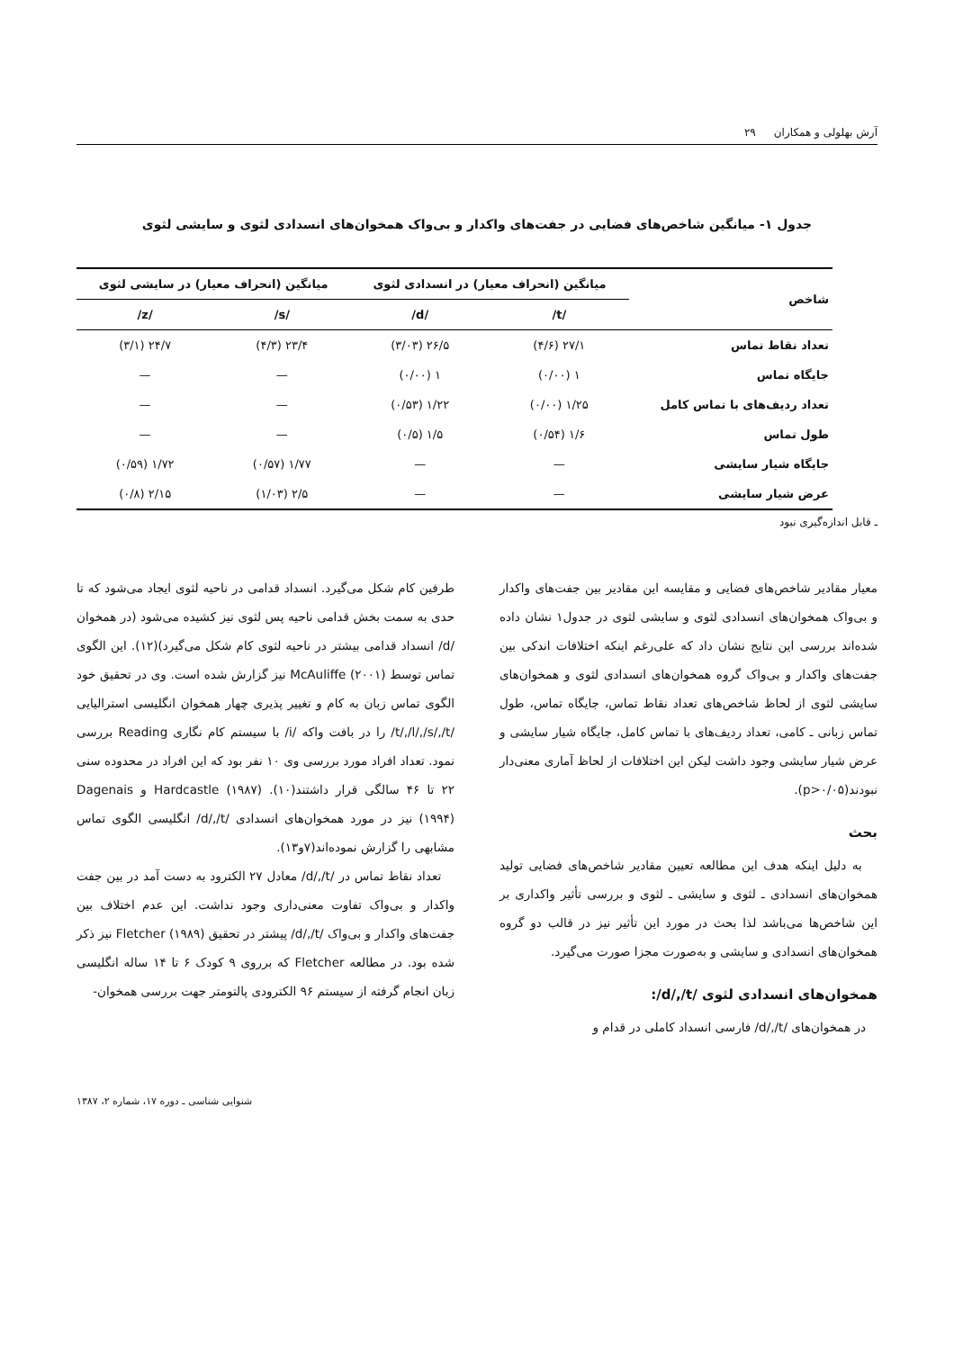آرش بهلولی و همکاران ۲۹
جدول ۱- میانگین شاخص‌های فضایی در جفت‌های واکدار و بی‌واک همخوان‌های انسدادی لثوی و سایشی لثوی
| شاخص | میانگین (انحراف معیار) در انسدادی لثوی | | میانگین (انحراف معیار) در سایشی لثوی | |
| --- | --- | --- | --- | --- |
| | /t/ | /d/ | /s/ | /z/ |
| تعداد نقاط تماس | ۲۷/۱ (۴/۶) | ۲۶/۵ (۳/۰۳) | ۲۳/۴ (۴/۳) | ۲۴/۷ (۳/۱) |
| جایگاه تماس | ۱ (۰/۰۰) | ۱ (۰/۰۰) | — | — |
| تعداد ردیف‌های با تماس کامل | ۱/۲۵ (۰/۰۰) | ۱/۲۲ (۰/۵۳) | — | — |
| طول تماس | ۱/۶ (۰/۵۴) | ۱/۵ (۰/۵) | — | — |
| جایگاه شیار سایشی | — | — | ۱/۷۷ (۰/۵۷) | ۱/۷۲ (۰/۵۹) |
| عرض شیار سایشی | — | — | ۲/۵ (۱/۰۳) | ۲/۱۵ (۰/۸) |
ـ قابل اندازه‌گیری نبود
معیار مقادیر شاخص‌های فضایی و مقایسه این مقادیر بین جفت‌های واکدار و بی‌واک همخوان‌های انسدادی لثوی و سایشی لثوی در جدول۱ نشان داده شده‌اند بررسی این نتایج نشان داد که علی‌رغم اینکه اختلافات اندکی بین جفت‌های واکدار و بی‌واک گروه همخوان‌های انسدادی لثوی و همخوان‌های سایشی لثوی از لحاظ شاخص‌های تعداد نقاط تماس، جایگاه تماس، طول تماس زبانی ـ کامی، تعداد ردیف‌های با تماس کامل، جایگاه شیار سایشی و عرض شیار سایشی وجود داشت لیکن این اختلافات از لحاظ آماری معنی‌دار نبودند(p>۰/۰۵).
بحث
به دلیل اینکه هدف این مطالعه تعیین مقادیر شاخص‌های فضایی تولید همخوان‌های انسدادی ـ لثوی و سایشی ـ لثوی و بررسی تأثیر واکداری بر این شاخص‌ها می‌باشد لذا بحث در مورد این تأثیر نیز در قالب دو گروه همخوان‌های انسدادی و سایشی و به‌صورت مجزا صورت می‌گیرد.
همخوان‌های انسدادی لثوی /d/,/t/:
در همخوان‌های /d/,/t/ فارسی انسداد کاملی در قدام و
طرفین کام شکل می‌گیرد. انسداد قدامی در ناحیه لثوی ایجاد می‌شود که تا حدی به سمت بخش قدامی ناحیه پس لثوی نیز کشیده می‌شود (در همخوان /d/ انسداد قدامی بیشتر در ناحیه لثوی کام شکل می‌گیرد)(۱۲). این الگوی تماس توسط McAuliffe (۲۰۰۱) نیز گزارش شده است. وی در تحقیق خود الگوی تماس زبان به کام و تغییر پذیری چهار همخوان انگلیسی استرالیایی /t/,/l/,/s/,/t/ را در بافت واکه /i/ با سیستم کام نگاری Reading بررسی نمود. تعداد افراد مورد بررسی وی ۱۰ نفر بود که این افراد در محدوده سنی ۲۲ تا ۴۶ سالگی قرار داشتند(۱۰). Hardcastle (۱۹۸۷) و Dagenais (۱۹۹۴) نیز در مورد همخوان‌های انسدادی /d/,/t/ انگلیسی الگوی تماس مشابهی را گزارش نموده‌اند(۷و۱۳).
تعداد نقاط تماس در /d/,/t/ معادل ۲۷ الکترود به دست آمد در بین جفت واکدار و بی‌واک تفاوت معنی‌داری وجود نداشت. این عدم اختلاف بین جفت‌های واکدار و بی‌واک /d/,/t/ پیشتر در تحقیق Fletcher (۱۹۸۹) نیز ذکر شده بود. در مطالعه Fletcher که برروی ۹ کودک ۶ تا ۱۴ ساله انگلیسی زبان انجام گرفته از سیستم ۹۶ الکترودی پالتومتر جهت بررسی همخوان-
شنوایی شناسی ـ دوره ۱۷، شماره ۲، ۱۳۸۷